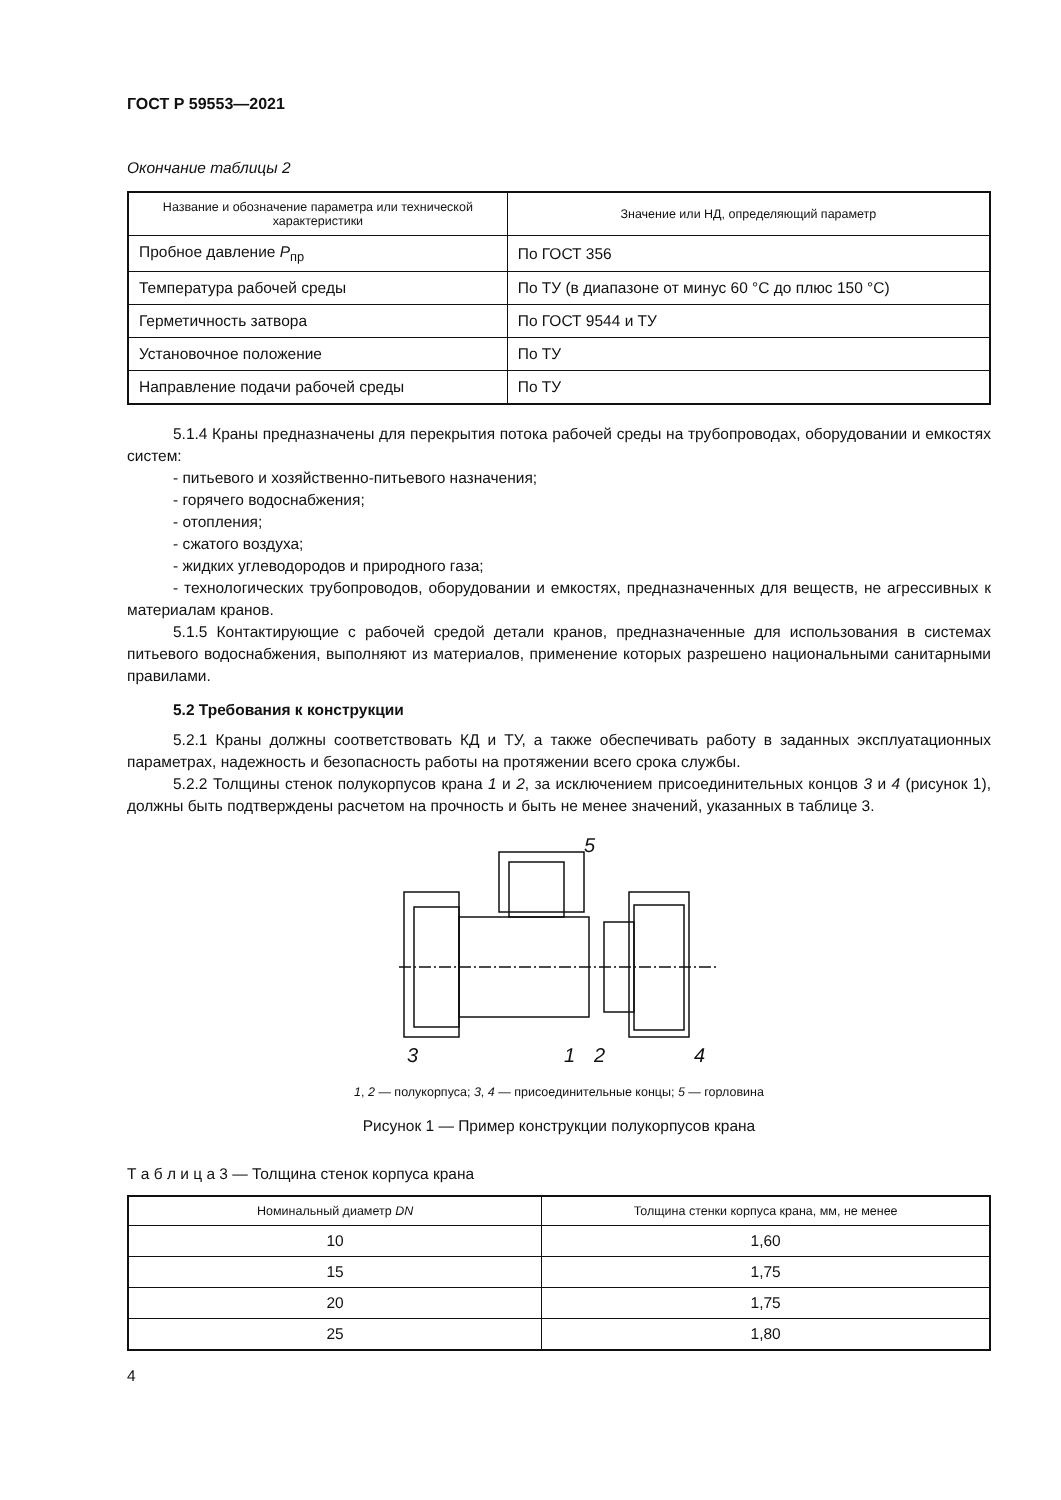ГОСТ Р 59553—2021
Окончание таблицы 2
| Название и обозначение параметра или технической характеристики | Значение или НД, определяющий параметр |
| --- | --- |
| Пробное давление P<sub>пр</sub> | По ГОСТ 356 |
| Температура рабочей среды | По ТУ (в диапазоне от минус 60 °С до плюс 150 °С) |
| Герметичность затвора | По ГОСТ 9544 и ТУ |
| Установочное положение | По ТУ |
| Направление подачи рабочей среды | По ТУ |
5.1.4 Краны предназначены для перекрытия потока рабочей среды на трубопроводах, оборудовании и емкостях систем:
- питьевого и хозяйственно-питьевого назначения;
- горячего водоснабжения;
- отопления;
- сжатого воздуха;
- жидких углеводородов и природного газа;
- технологических трубопроводов, оборудовании и емкостях, предназначенных для веществ, не агрессивных к материалам кранов.
5.1.5 Контактирующие с рабочей средой детали кранов, предназначенные для использования в системах питьевого водоснабжения, выполняют из материалов, применение которых разрешено национальными санитарными правилами.
5.2 Требования к конструкции
5.2.1 Краны должны соответствовать КД и ТУ, а также обеспечивать работу в заданных эксплуатационных параметрах, надежность и безопасность работы на протяжении всего срока службы.
5.2.2 Толщины стенок полукорпусов крана 1 и 2, за исключением присоединительных концов 3 и 4 (рисунок 1), должны быть подтверждены расчетом на прочность и быть не менее значений, указанных в таблице 3.
5
3
1
2
4
1, 2 — полукорпуса; 3, 4 — присоединительные концы; 5 — горловина
Рисунок 1 — Пример конструкции полукорпусов крана
Т а б л и ц а 3 — Толщина стенок корпуса крана
| Номинальный диаметр DN | Толщина стенки корпуса крана, мм, не менее |
| --- | --- |
| 10 | 1,60 |
| 15 | 1,75 |
| 20 | 1,75 |
| 25 | 1,80 |
4